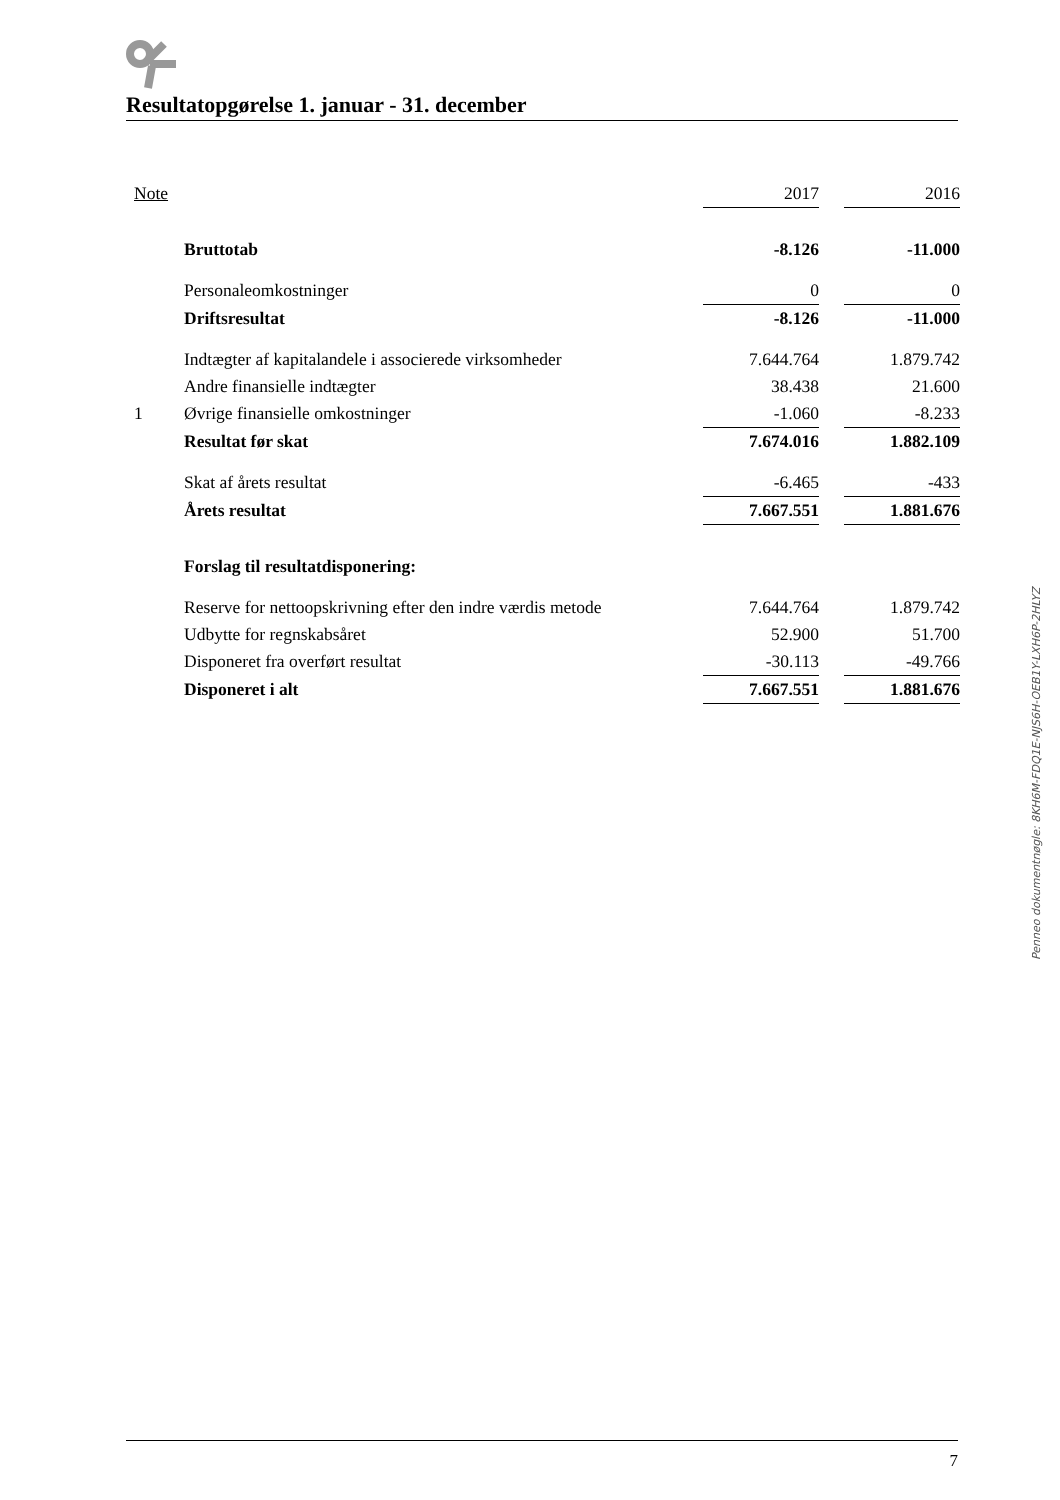Resultatopgørelse 1. januar - 31. december
| Note | | 2017 | | 2016 |
| | Bruttotab | -8.126 | | -11.000 |
| | Personaleomkostninger | 0 | | 0 |
| | Driftsresultat | -8.126 | | -11.000 |
| | Indtægter af kapitalandele i associerede virksomheder | 7.644.764 | | 1.879.742 |
| | Andre finansielle indtægter | 38.438 | | 21.600 |
| 1 | Øvrige finansielle omkostninger | -1.060 | | -8.233 |
| | Resultat før skat | 7.674.016 | | 1.882.109 |
| | Skat af årets resultat | -6.465 | | -433 |
| | Årets resultat | 7.667.551 | | 1.881.676 |
| | Forslag til resultatdisponering: | | | |
| | Reserve for nettoopskrivning efter den indre værdis metode | 7.644.764 | | 1.879.742 |
| | Udbytte for regnskabsåret | 52.900 | | 51.700 |
| | Disponeret fra overført resultat | -30.113 | | -49.766 |
| | Disponeret i alt | 7.667.551 | | 1.881.676 |
Penneo dokumentnøgle: 8KH6M-FDQ1E-NJS6H-OEB1Y-LXH6P-2HLYZ
7